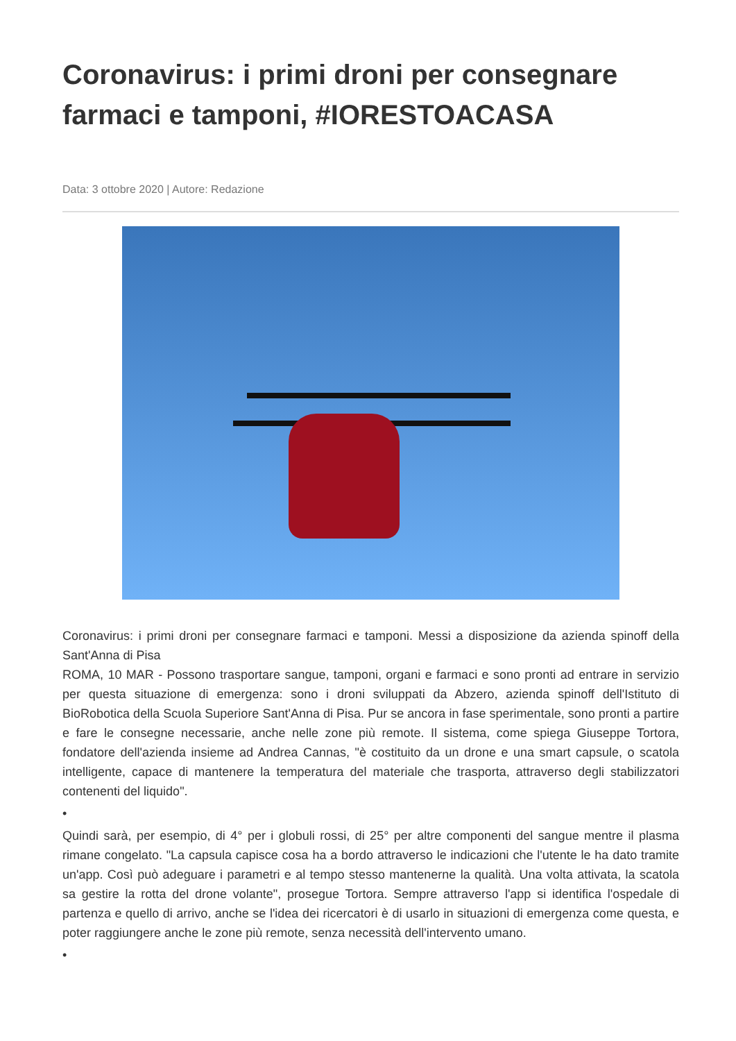Coronavirus: i primi droni per consegnare farmaci e tamponi, #IORESTOACASA
Data: 3 ottobre 2020 | Autore: Redazione
Coronavirus: i primi droni per consegnare farmaci e tamponi. Messi a disposizione da azienda spinoff della Sant'Anna di Pisa
ROMA, 10 MAR - Possono trasportare sangue, tamponi, organi e farmaci e sono pronti ad entrare in servizio per questa situazione di emergenza: sono i droni sviluppati da Abzero, azienda spinoff dell'Istituto di BioRobotica della Scuola Superiore Sant'Anna di Pisa. Pur se ancora in fase sperimentale, sono pronti a partire e fare le consegne necessarie, anche nelle zone più remote. Il sistema, come spiega Giuseppe Tortora, fondatore dell'azienda insieme ad Andrea Cannas, "è costituito da un drone e una smart capsule, o scatola intelligente, capace di mantenere la temperatura del materiale che trasporta, attraverso degli stabilizzatori contenenti del liquido".
•
Quindi sarà, per esempio, di 4° per i globuli rossi, di 25° per altre componenti del sangue mentre il plasma rimane congelato. "La capsula capisce cosa ha a bordo attraverso le indicazioni che l'utente le ha dato tramite un'app. Così può adeguare i parametri e al tempo stesso mantenerne la qualità. Una volta attivata, la scatola sa gestire la rotta del drone volante", prosegue Tortora. Sempre attraverso l'app si identifica l'ospedale di partenza e quello di arrivo, anche se l'idea dei ricercatori è di usarlo in situazioni di emergenza come questa, e poter raggiungere anche le zone più remote, senza necessità dell'intervento umano.
•